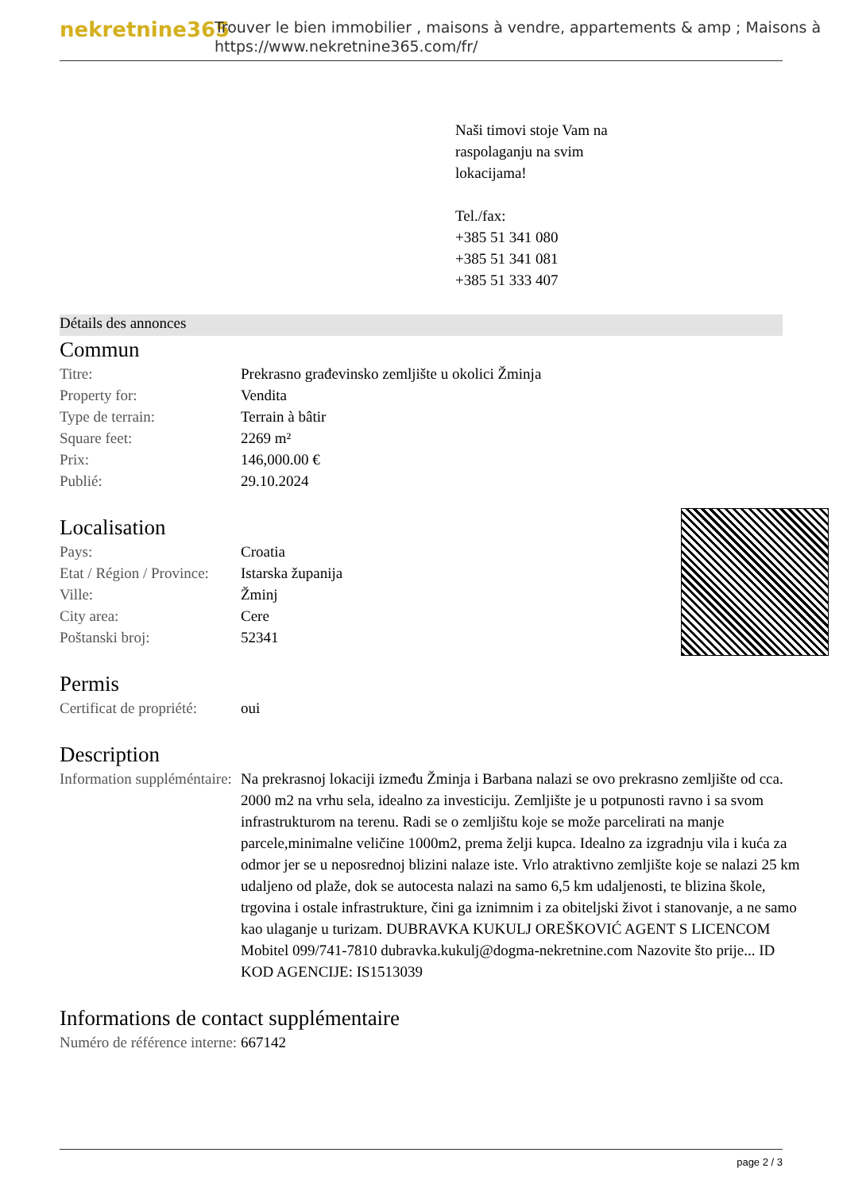nekretnine365
Trouver le bien immobilier , maisons à vendre, appartements & amp ; Maisons à
https://www.nekretnine365.com/fr/
Naši timovi stoje Vam na
raspolaganju na svim
lokacijama!
Tel./fax:
+385 51 341 080
+385 51 341 081
+385 51 333 407
Détails des annonces
Commun
| Titre: | Prekrasno građevinsko zemljište u okolici Žminja |
| Property for: | Vendita |
| Type de terrain: | Terrain à bâtir |
| Square feet: | 2269 m² |
| Prix: | 146,000.00 € |
| Publié: | 29.10.2024 |
Localisation
| Pays: | Croatia |
| Etat / Région / Province: | Istarska županija |
| Ville: | Žminj |
| City area: | Cere |
| Poštanski broj: | 52341 |
Permis
| Certificat de propriété: | oui |
Description
| Information suppléméntaire: | Na prekrasnoj lokaciji između Žminja i Barbana nalazi se ovo prekrasno zemljište od cca. 2000 m2 na vrhu sela, idealno za investiciju. Zemljište je u potpunosti ravno i sa svom infrastrukturom na terenu. Radi se o zemljištu koje se može parcelirati na manje parcele,minimalne veličine 1000m2, prema želji kupca. Idealno za izgradnju vila i kuća za odmor jer se u neposrednoj blizini nalaze iste. Vrlo atraktivno zemljište koje se nalazi 25 km udaljeno od plaže, dok se autocesta nalazi na samo 6,5 km udaljenosti, te blizina škole, trgovina i ostale infrastrukture, čini ga iznimnim i za obiteljski život i stanovanje, a ne samo kao ulaganje u turizam. DUBRAVKA KUKULJ OREŠKOVIĆ AGENT S LICENCOM Mobitel 099/741-7810 dubravka.kukulj@dogma-nekretnine.com Nazovite što prije... ID KOD AGENCIJE: IS1513039 |
Informations de contact supplémentaire
| Numéro de référence interne: | 667142 |
page 2 / 3